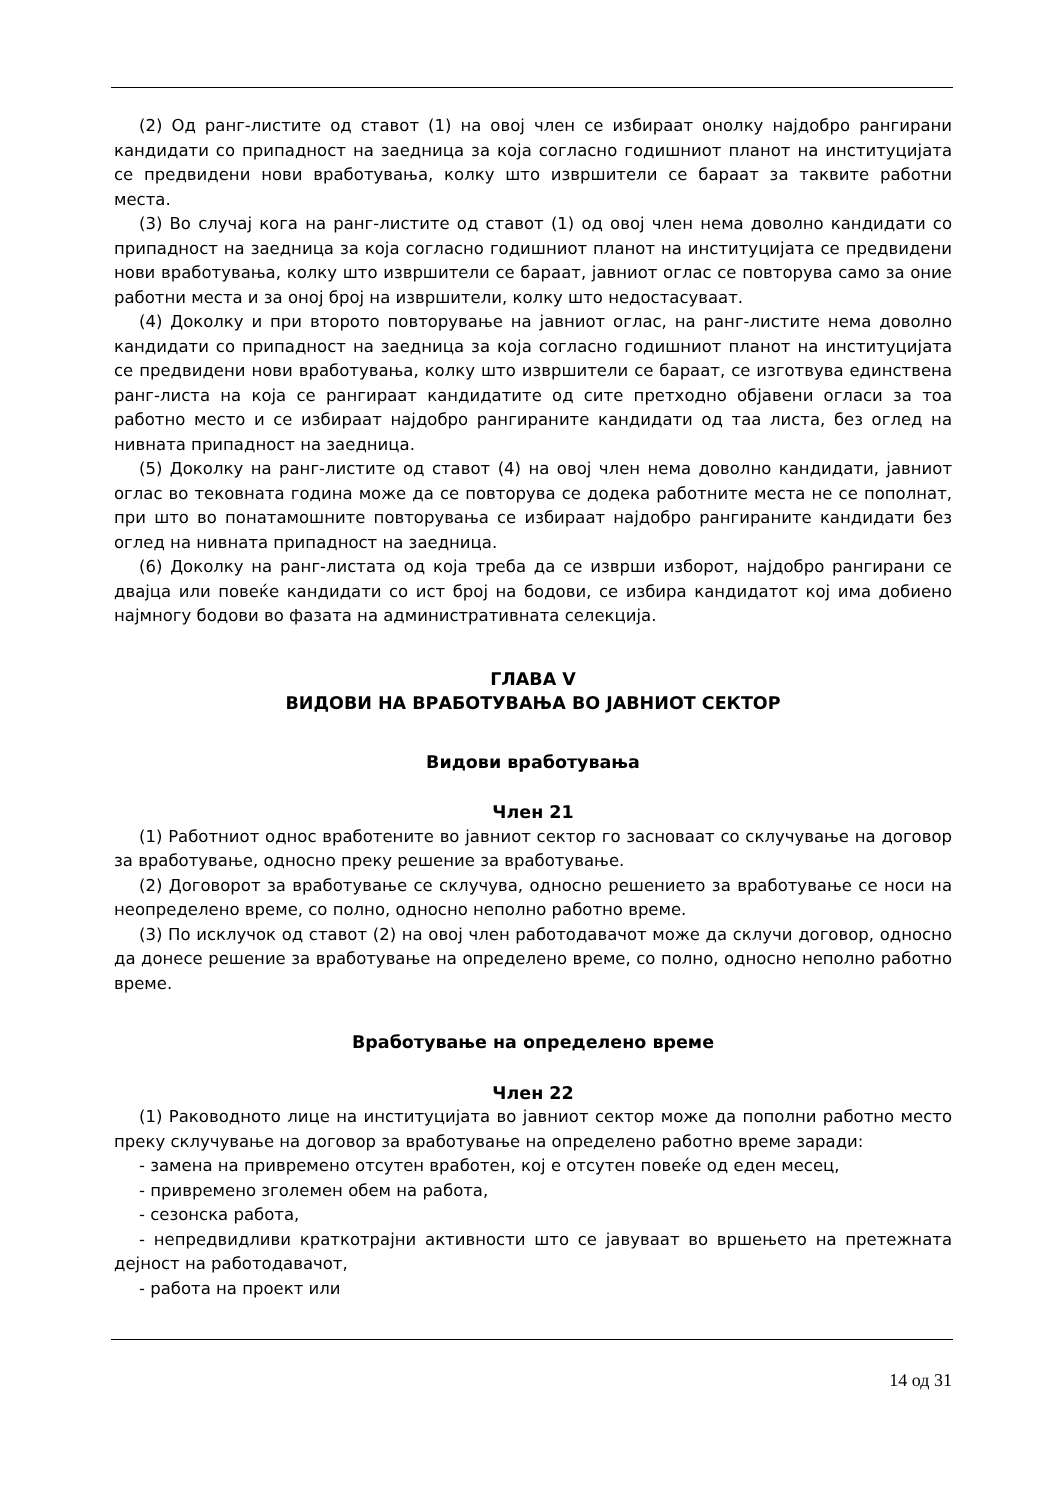(2) Од ранг-листите од ставот (1) на овој член се избираат онолку најдобро рангирани кандидати со припадност на заедница за која согласно годишниот планот на институцијата се предвидени нови вработувања, колку што извршители се бараат за таквите работни места.
(3) Во случај кога на ранг-листите од ставот (1) од овој член нема доволно кандидати со припадност на заедница за која согласно годишниот планот на институцијата се предвидени нови вработувања, колку што извршители се бараат, јавниот оглас се повторува само за оние работни места и за оној број на извршители, колку што недостасуваат.
(4) Доколку и при второто повторување на јавниот оглас, на ранг-листите нема доволно кандидати со припадност на заедница за која согласно годишниот планот на институцијата се предвидени нови вработувања, колку што извршители се бараат, се изготвува единствена ранг-листа на која се рангираат кандидатите од сите претходно објавени огласи за тоа работно место и се избираат најдобро рангираните кандидати од таа листа, без оглед на нивната припадност на заедница.
(5) Доколку на ранг-листите од ставот (4) на овој член нема доволно кандидати, јавниот оглас во тековната година може да се повторува се додека работните места не се пополнат, при што во понатамошните повторувања се избираат најдобро рангираните кандидати без оглед на нивната припадност на заедница.
(6) Доколку на ранг-листата од која треба да се изврши изборот, најдобро рангирани се двајца или повеќе кандидати со ист број на бодови, се избира кандидатот кој има добиено најмногу бодови во фазата на административната селекција.
ГЛАВА V
ВИДОВИ НА ВРАБОТУВАЊА ВО ЈАВНИОТ СЕКТОР
Видови вработувања
Член 21
(1) Работниот однос вработените во јавниот сектор го засноваат со склучување на договор за вработување, односно преку решение за вработување.
(2) Договорот за вработување се склучува, односно решението за вработување се носи на неопределено време, со полно, односно неполно работно време.
(3) По исклучок од ставот (2) на овој член работодавачот може да склучи договор, односно да донесе решение за вработување на определено време, со полно, односно неполно работно време.
Вработување на определено време
Член 22
(1) Раководното лице на институцијата во јавниот сектор може да пополни работно место преку склучување на договор за вработување на определено работно време заради:
- замена на привремено отсутен вработен, кој е отсутен повеќе од еден месец,
- привремено зголемен обем на работа,
- сезонска работа,
- непредвидливи краткотрајни активности што се јавуваат во вршењето на претежната дејност на работодавачот,
- работа на проект или
14 од 31